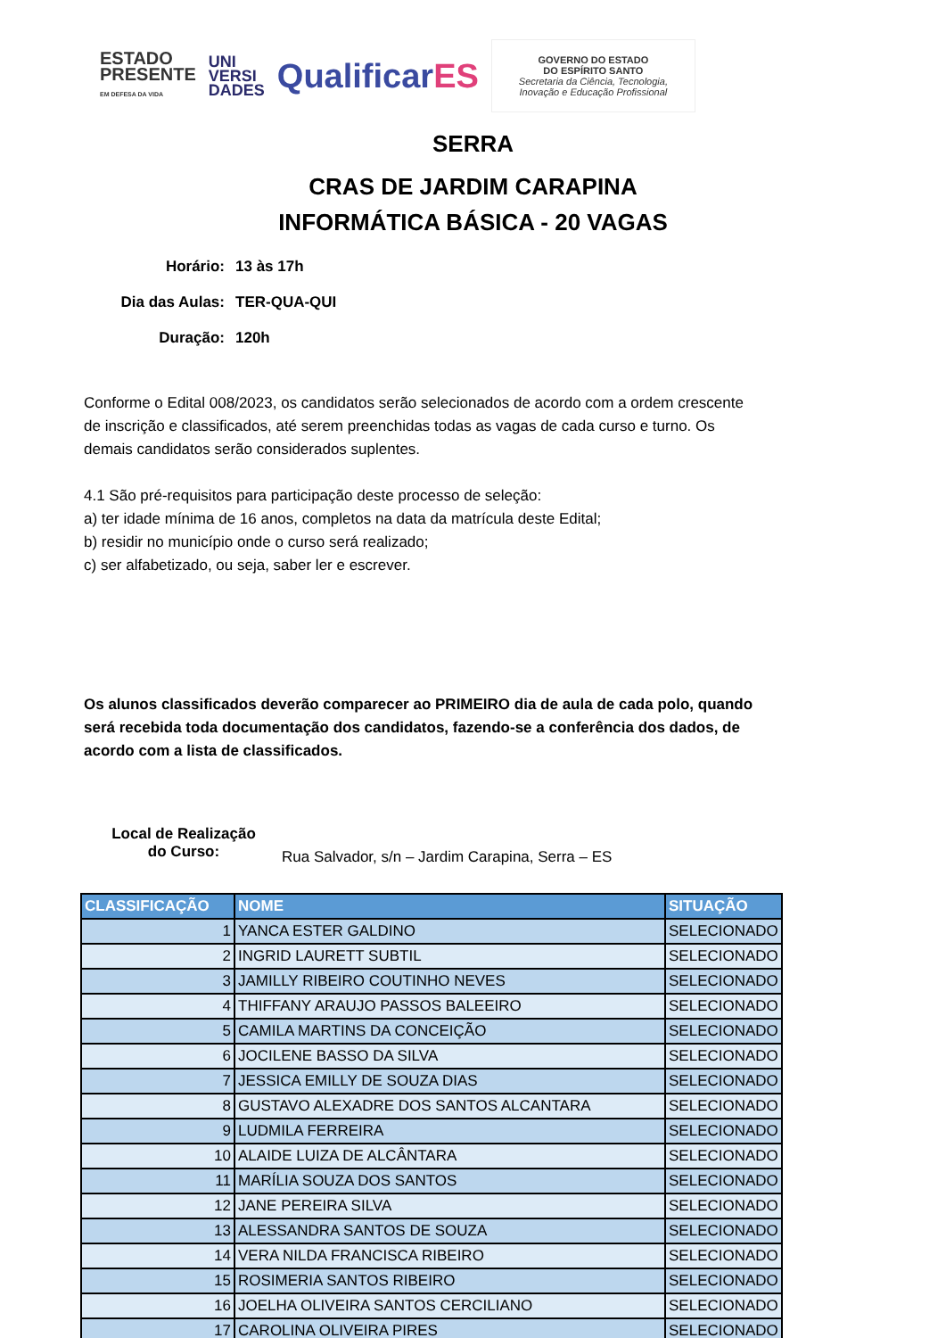ESTADO
PRESENTE
EM DEFESA DA VIDA
UNI
VERSI
DADES
QualificarES
GOVERNO DO ESTADO
DO ESPÍRITO SANTO
Secretaria da Ciência, Tecnologia,
Inovação e Educação Profissional
SERRA
CRAS DE JARDIM CARAPINA
INFORMÁTICA BÁSICA - 20 VAGAS
Horário: 13 às 17h
Dia das Aulas: TER-QUA-QUI
Duração: 120h
Conforme o Edital 008/2023, os candidatos serão selecionados de acordo com a ordem crescente de inscrição e classificados, até serem preenchidas todas as vagas de cada curso e turno. Os demais candidatos serão considerados suplentes.
4.1 São pré-requisitos para participação deste processo de seleção:
a) ter idade mínima de 16 anos, completos na data da matrícula deste Edital;
b) residir no município onde o curso será realizado;
c) ser alfabetizado, ou seja, saber ler e escrever.
Os alunos classificados deverão comparecer ao PRIMEIRO dia de aula de cada polo, quando será recebida toda documentação dos candidatos, fazendo-se a conferência dos dados, de acordo com a lista de classificados.
Local de Realização
do Curso: Rua Salvador, s/n – Jardim Carapina, Serra – ES
| CLASSIFICAÇÃO | NOME | SITUAÇÃO |
| --- | --- | --- |
| 1 | YANCA ESTER GALDINO | SELECIONADO |
| 2 | INGRID LAURETT SUBTIL | SELECIONADO |
| 3 | JAMILLY RIBEIRO COUTINHO NEVES | SELECIONADO |
| 4 | THIFFANY ARAUJO PASSOS BALEEIRO | SELECIONADO |
| 5 | CAMILA MARTINS DA CONCEIÇÃO | SELECIONADO |
| 6 | JOCILENE BASSO DA SILVA | SELECIONADO |
| 7 | JESSICA EMILLY DE SOUZA DIAS | SELECIONADO |
| 8 | GUSTAVO ALEXADRE DOS SANTOS ALCANTARA | SELECIONADO |
| 9 | LUDMILA FERREIRA | SELECIONADO |
| 10 | ALAIDE LUIZA DE ALCÂNTARA | SELECIONADO |
| 11 | MARÍLIA SOUZA DOS SANTOS | SELECIONADO |
| 12 | JANE PEREIRA SILVA | SELECIONADO |
| 13 | ALESSANDRA SANTOS DE SOUZA | SELECIONADO |
| 14 | VERA NILDA FRANCISCA RIBEIRO | SELECIONADO |
| 15 | ROSIMERIA SANTOS RIBEIRO | SELECIONADO |
| 16 | JOELHA OLIVEIRA SANTOS CERCILIANO | SELECIONADO |
| 17 | CAROLINA OLIVEIRA PIRES | SELECIONADO |